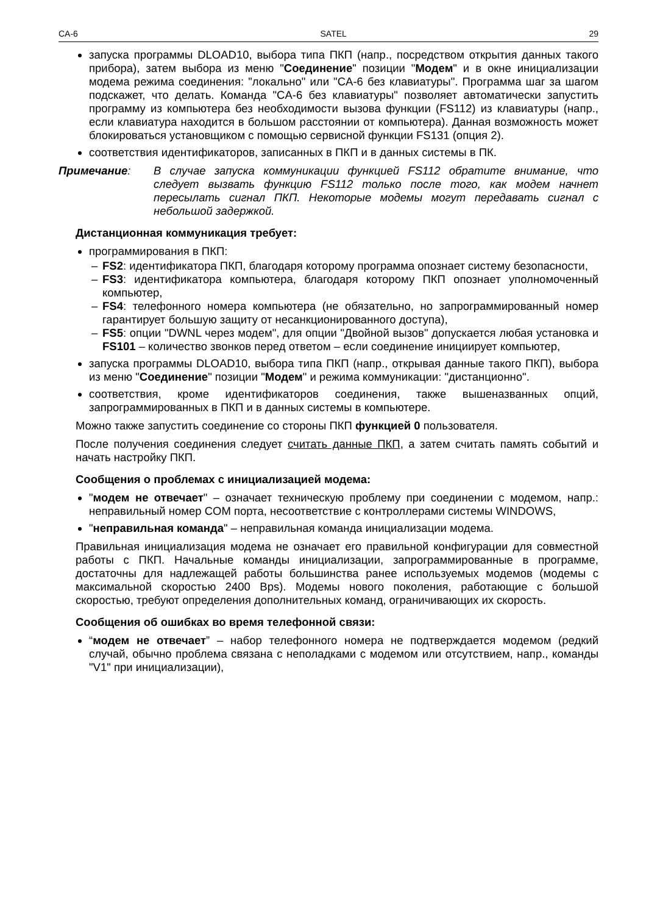CA-6 SATEL 29
запуска программы DLOAD10, выбора типа ПКП (напр., посредством открытия данных такого прибора), затем выбора из меню "Соединение" позиции "Модем" и в окне инициализации модема режима соединения: "локально" или "CA-6 без клавиатуры". Программа шаг за шагом подскажет, что делать. Команда "CA-6 без клавиатуры" позволяет автоматически запустить программу из компьютера без необходимости вызова функции (FS112) из клавиатуры (напр., если клавиатура находится в большом расстоянии от компьютера). Данная возможность может блокироваться установщиком с помощью сервисной функции FS131 (опция 2).
соответствия идентификаторов, записанных в ПКП и в данных системы в ПК.
Примечание: В случае запуска коммуникации функцией FS112 обратите внимание, что следует вызвать функцию FS112 только после того, как модем начнет пересылать сигнал ПКП. Некоторые модемы могут передавать сигнал с небольшой задержкой.
Дистанционная коммуникация требует:
программирования в ПКП:
– FS2: идентификатора ПКП, благодаря которому программа опознает систему безопасности,
– FS3: идентификатора компьютера, благодаря которому ПКП опознает уполномоченный компьютер,
– FS4: телефонного номера компьютера (не обязательно, но запрограммированный номер гарантирует большую защиту от несанкционированного доступа),
– FS5: опции "DWNL через модем", для опции "Двойной вызов" допускается любая установка и FS101 – количество звонков перед ответом – если соединение инициирует компьютер,
запуска программы DLOAD10, выбора типа ПКП (напр., открывая данные такого ПКП), выбора из меню "Соединение" позиции "Модем" и режима коммуникации: "дистанционно".
соответствия, кроме идентификаторов соединения, также вышеназванных опций, запрограммированных в ПКП и в данных системы в компьютере.
Можно также запустить соединение со стороны ПКП функцией 0 пользователя.
После получения соединения следует считать данные ПКП, а затем считать память событий и начать настройку ПКП.
Сообщения о проблемах с инициализацией модема:
"модем не отвечает" – означает техническую проблему при соединении с модемом, напр.: неправильный номер COM порта, несоответствие с контроллерами системы WINDOWS,
"неправильная команда" – неправильная команда инициализации модема.
Правильная инициализация модема не означает его правильной конфигурации для совместной работы с ПКП. Начальные команды инициализации, запрограммированные в программе, достаточны для надлежащей работы большинства ранее используемых модемов (модемы с максимальной скоростью 2400 Bps). Модемы нового поколения, работающие с большой скоростью, требуют определения дополнительных команд, ограничивающих их скорость.
Сообщения об ошибках во время телефонной связи:
“модем не отвечает” – набор телефонного номера не подтверждается модемом (редкий случай, обычно проблема связана с неполадками с модемом или отсутствием, напр., команды "V1" при инициализации),